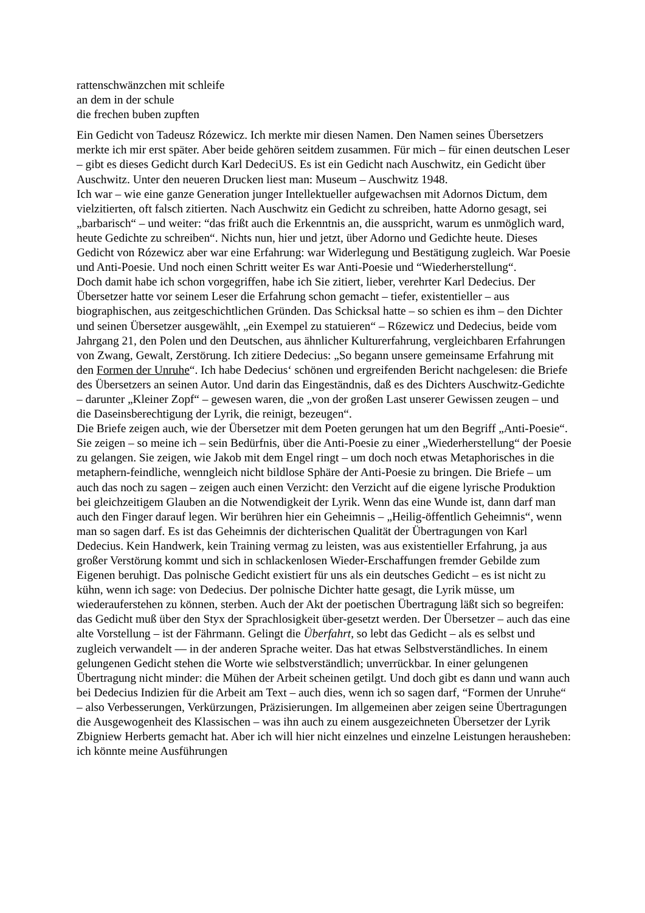rattenschwänzchen mit schleife
an dem in der schule
die frechen buben zupften
Ein Gedicht von Tadeusz Rózewicz. Ich merkte mir diesen Namen. Den Namen seines Übersetzers merkte ich mir erst später. Aber beide gehören seitdem zusammen. Für mich – für einen deutschen Leser – gibt es dieses Gedicht durch Karl DedeciUS. Es ist ein Gedicht nach Auschwitz, ein Gedicht über Auschwitz. Unter den neueren Drucken liest man: Museum – Auschwitz 1948.
Ich war – wie eine ganze Generation junger Intellektueller aufgewachsen mit Adornos Dictum, dem vielzitierten, oft falsch zitierten. Nach Auschwitz ein Gedicht zu schreiben, hatte Adorno gesagt, sei „barbarisch“ – und weiter: “das frißt auch die Erkenntnis an, die ausspricht, warum es unmöglich ward, heute Gedichte zu schreiben“. Nichts nun, hier und jetzt, über Adorno und Gedichte heute. Dieses Gedicht von Rózewicz aber war eine Erfahrung: war Widerlegung und Bestätigung zugleich. War Poesie und Anti-Poesie. Und noch einen Schritt weiter Es war Anti-Poesie und “Wiederherstellung“.
Doch damit habe ich schon vorgegriffen, habe ich Sie zitiert, lieber, verehrter Karl Dedecius. Der Übersetzer hatte vor seinem Leser die Erfahrung schon gemacht – tiefer, existentieller – aus biographischen, aus zeitgeschichtlichen Gründen. Das Schicksal hatte – so schien es ihm – den Dichter und seinen Übersetzer ausgewählt, „ein Exempel zu statuieren“ – R6zewicz und Dedecius, beide vom Jahrgang 21, den Polen und den Deutschen, aus ähnlicher Kulturerfahrung, vergleichbaren Erfahrungen von Zwang, Gewalt, Zerstörung. Ich zitiere Dedecius: „So begann unsere gemeinsame Erfahrung mit den Formen der Unruhe“. Ich habe Dedecius‘ schönen und ergreifenden Bericht nachgelesen: die Briefe des Übersetzers an seinen Autor. Und darin das Eingeständnis, daß es des Dichters Auschwitz-Gedichte – darunter „Kleiner Zopf“ – gewesen waren, die „von der großen Last unserer Gewissen zeugen – und die Daseinsberechtigung der Lyrik, die reinigt, bezeugen“.
Die Briefe zeigen auch, wie der Übersetzer mit dem Poeten gerungen hat um den Begriff „Anti-Poesie“. Sie zeigen – so meine ich – sein Bedürfnis, über die Anti-Poesie zu einer „Wiederherstellung“ der Poesie zu gelangen. Sie zeigen, wie Jakob mit dem Engel ringt – um doch noch etwas Metaphorisches in die metaphern-feindliche, wenngleich nicht bildlose Sphäre der Anti-Poesie zu bringen. Die Briefe – um auch das noch zu sagen – zeigen auch einen Verzicht: den Verzicht auf die eigene lyrische Produktion bei gleichzeitigem Glauben an die Notwendigkeit der Lyrik. Wenn das eine Wunde ist, dann darf man auch den Finger darauf legen. Wir berühren hier ein Geheimnis – „Heilig-öffentlich Geheimnis“, wenn man so sagen darf. Es ist das Geheimnis der dichterischen Qualität der Übertragungen von Karl Dedecius. Kein Handwerk, kein Training vermag zu leisten, was aus existentieller Erfahrung, ja aus großer Verstörung kommt und sich in schlackenlosen Wieder-Erschaffungen fremder Gebilde zum Eigenen beruhigt. Das polnische Gedicht existiert für uns als ein deutsches Gedicht – es ist nicht zu kühn, wenn ich sage: von Dedecius. Der polnische Dichter hatte gesagt, die Lyrik müsse, um wiederauferstehen zu können, sterben. Auch der Akt der poetischen Übertragung läßt sich so begreifen: das Gedicht muß über den Styx der Sprachlosigkeit über-gesetzt werden. Der Übersetzer – auch das eine alte Vorstellung – ist der Fährmann. Gelingt die Überfahrt, so lebt das Gedicht – als es selbst und zugleich verwandelt — in der anderen Sprache weiter. Das hat etwas Selbstverständliches. In einem gelungenen Gedicht stehen die Worte wie selbstverständlich; unverrückbar. In einer gelungenen Übertragung nicht minder: die Mühen der Arbeit scheinen getilgt. Und doch gibt es dann und wann auch bei Dedecius Indizien für die Arbeit am Text – auch dies, wenn ich so sagen darf, “Formen der Unruhe“ – also Verbesserungen, Verkürzungen, Präzisierungen. Im allgemeinen aber zeigen seine Übertragungen die Ausgewogenheit des Klassischen – was ihn auch zu einem ausgezeichneten Übersetzer der Lyrik Zbigniew Herberts gemacht hat. Aber ich will hier nicht einzelnes und einzelne Leistungen herausheben: ich könnte meine Ausführungen